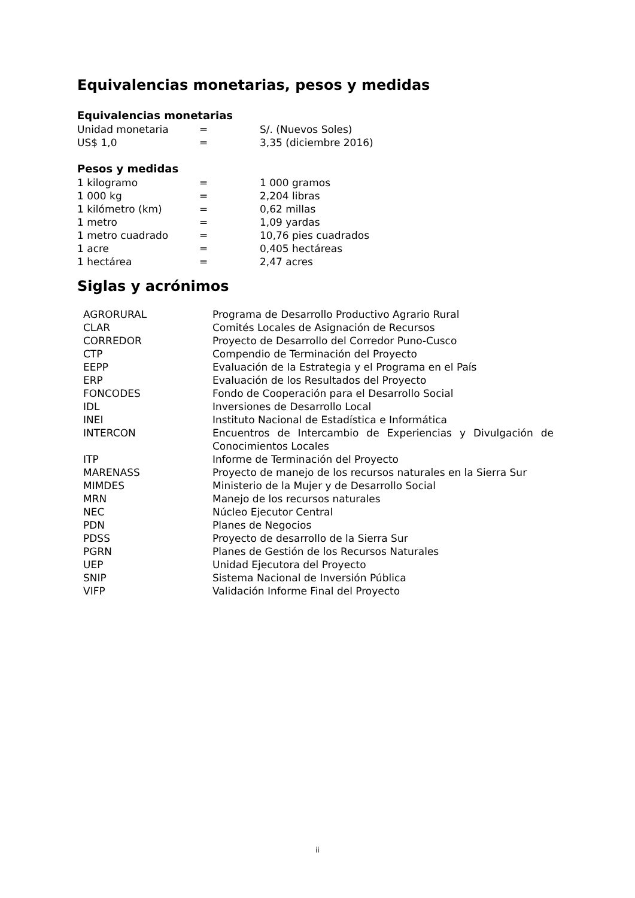Equivalencias monetarias, pesos y medidas
Equivalencias monetarias
| Unidad monetaria | = | S/. (Nuevos Soles) |
| US$ 1,0 | = | 3,35 (diciembre 2016) |
Pesos y medidas
| 1 kilogramo | = | 1 000 gramos |
| 1 000 kg | = | 2,204 libras |
| 1 kilómetro (km) | = | 0,62 millas |
| 1 metro | = | 1,09 yardas |
| 1 metro cuadrado | = | 10,76 pies cuadrados |
| 1 acre | = | 0,405 hectáreas |
| 1 hectárea | = | 2,47 acres |
Siglas y acrónimos
| AGRORURAL | Programa de Desarrollo Productivo Agrario Rural |
| CLAR | Comités Locales de Asignación de Recursos |
| CORREDOR | Proyecto de Desarrollo del Corredor Puno-Cusco |
| CTP | Compendio de Terminación del Proyecto |
| EEPP | Evaluación de la Estrategia y el Programa en el País |
| ERP | Evaluación de los Resultados del Proyecto |
| FONCODES | Fondo de Cooperación para el Desarrollo Social |
| IDL | Inversiones de Desarrollo Local |
| INEI | Instituto Nacional de Estadística e Informática |
| INTERCON | Encuentros de Intercambio de Experiencias y Divulgación de Conocimientos Locales |
| ITP | Informe de Terminación del Proyecto |
| MARENASS | Proyecto de manejo de los recursos naturales en la Sierra Sur |
| MIMDES | Ministerio de la Mujer y de Desarrollo Social |
| MRN | Manejo de los recursos naturales |
| NEC | Núcleo Ejecutor Central |
| PDN | Planes de Negocios |
| PDSS | Proyecto de desarrollo de la Sierra Sur |
| PGRN | Planes de Gestión de los Recursos Naturales |
| UEP | Unidad Ejecutora del Proyecto |
| SNIP | Sistema Nacional de Inversión Pública |
| VIFP | Validación Informe Final del Proyecto |
ii